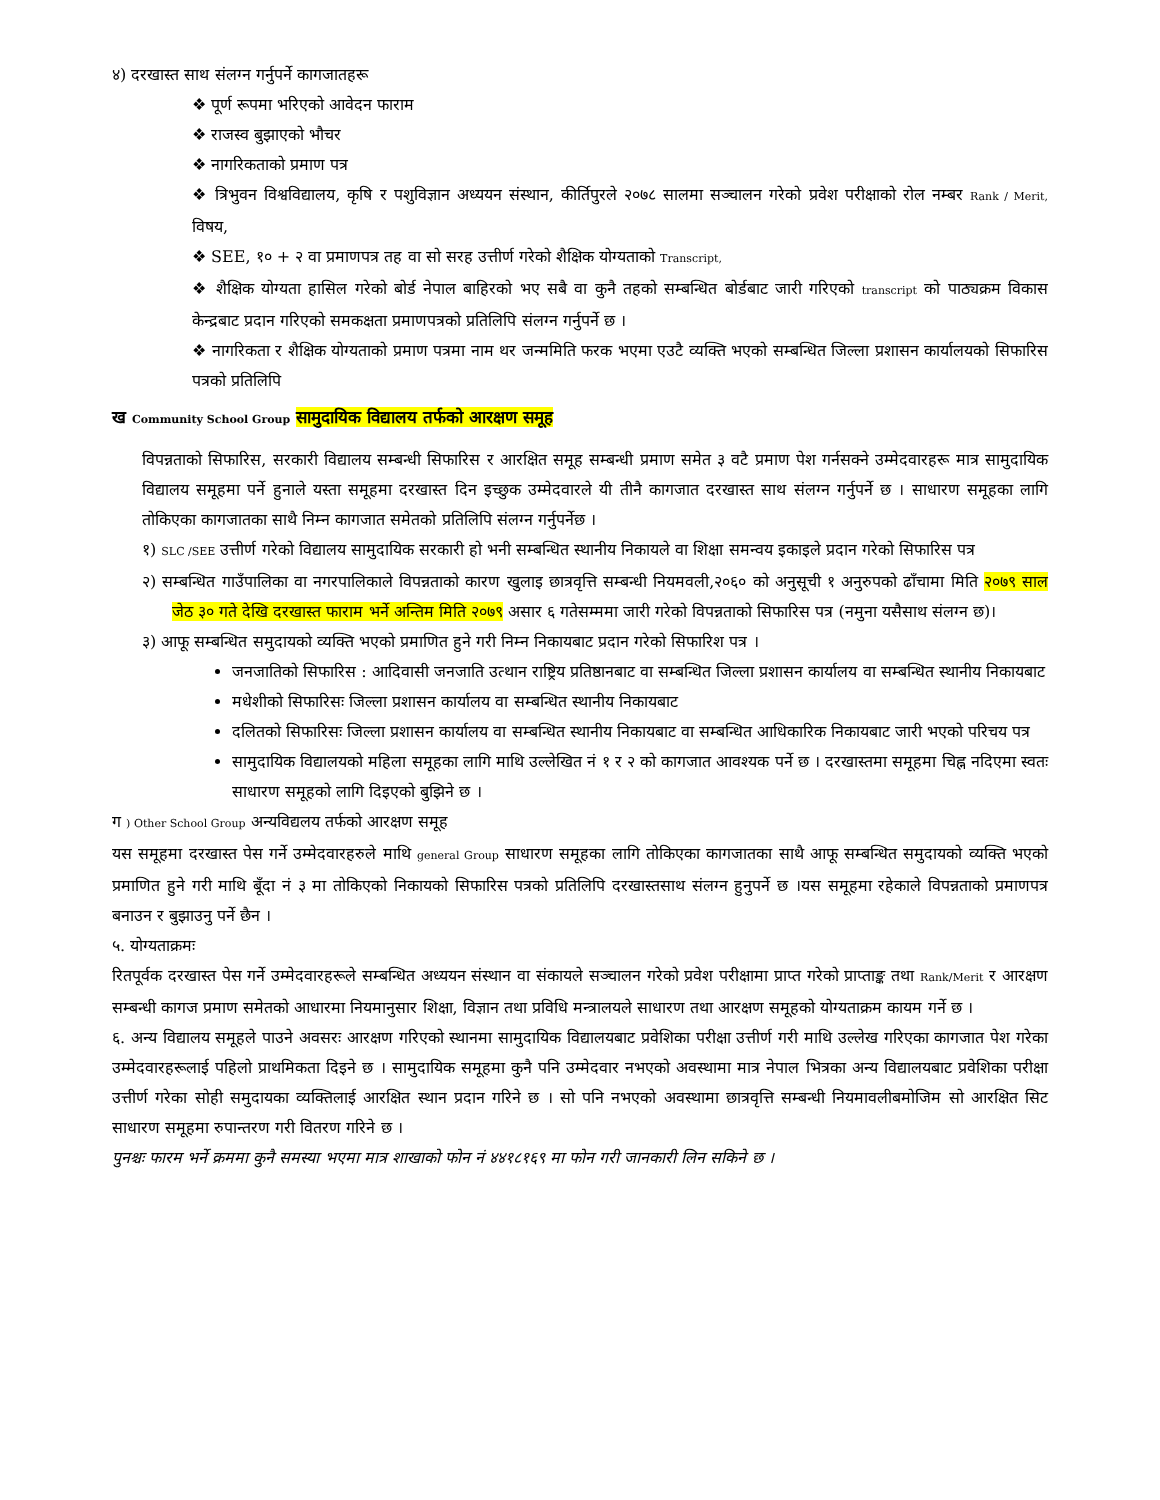४) दरखास्त साथ संलग्न गर्नुपर्ने कागजातहरू
❖ पूर्ण रूपमा भरिएको आवेदन फाराम
❖ राजस्व बुझाएको भौचर
❖ नागरिकताको प्रमाण पत्र
❖ त्रिभुवन विश्वविद्यालय, कृषि र पशुविज्ञान अध्ययन संस्थान, कीर्तिपुरले २०७८ सालमा सञ्चालन गरेको प्रवेश परीक्षाको रोल नम्बर Rank / Merit, विषय,
❖ SEE, १० + २ वा प्रमाणपत्र तह वा सो सरह उत्तीर्ण गरेको शैक्षिक योग्यताको Transcript,
❖ शैक्षिक योग्यता हासिल गरेको बोर्ड नेपाल बाहिरको भए सबै वा कुनै तहको सम्बन्धित बोर्डबाट जारी गरिएको transcript को पाठ्यक्रम विकास केन्द्रबाट प्रदान गरिएको समकक्षता प्रमाणपत्रको प्रतिलिपि संलग्न गर्नुपर्ने छ ।
❖ नागरिकता र शैक्षिक योग्यताको प्रमाण पत्रमा नाम थर जन्ममिति फरक भएमा एउटै व्यक्ति भएको सम्बन्धित जिल्ला प्रशासन कार्यालयको सिफारिस पत्रको प्रतिलिपि
ख Community School Group सामुदायिक विद्यालय तर्फको आरक्षण समूह
विपन्नताको सिफारिस, सरकारी विद्यालय सम्बन्धी सिफारिस र आरक्षित समूह सम्बन्धी प्रमाण समेत ३ वटै प्रमाण पेश गर्नसक्ने उम्मेदवारहरू मात्र सामुदायिक विद्यालय समूहमा पर्ने हुनाले यस्ता समूहमा दरखास्त दिन इच्छुक उम्मेदवारले यी तीनै कागजात दरखास्त साथ संलग्न गर्नुपर्ने छ । साधारण समूहका लागि तोकिएका कागजातका साथै निम्न कागजात समेतको प्रतिलिपि संलग्न गर्नुपर्नेछ ।
१) SLC /SEE उत्तीर्ण गरेको विद्यालय सामुदायिक सरकारी हो भनी सम्बन्धित स्थानीय निकायले वा शिक्षा समन्वय इकाइले प्रदान गरेको सिफारिस पत्र
२) सम्बन्धित गाउँपालिका वा नगरपालिकाले विपन्नताको कारण खुलाइ छात्रवृत्ति सम्बन्धी नियमवली,२०६० को अनुसूची १ अनुरुपको ढाँचामा मिति २०७९ साल जेठ ३० गते देखि दरखास्त फाराम भर्ने अन्तिम मिति २०७९ असार ६ गतेसम्ममा जारी गरेको विपन्नताको सिफारिस पत्र (नमुना यसैसाथ संलग्न छ)।
३) आफू सम्बन्धित समुदायको व्यक्ति भएको प्रमाणित हुने गरी निम्न निकायबाट प्रदान गरेको सिफारिश पत्र ।
जनजातिको सिफारिस : आदिवासी जनजाति उत्थान राष्ट्रिय प्रतिष्ठानबाट वा सम्बन्धित जिल्ला प्रशासन कार्यालय वा सम्बन्धित स्थानीय निकायबाट
मधेशीको सिफारिसः जिल्ला प्रशासन कार्यालय वा सम्बन्धित स्थानीय निकायबाट
दलितको सिफारिसः जिल्ला प्रशासन कार्यालय वा सम्बन्धित स्थानीय निकायबाट वा सम्बन्धित आधिकारिक निकायबाट जारी भएको परिचय पत्र
सामुदायिक विद्यालयको महिला समूहका लागि माथि उल्लेखित नं १ र २ को कागजात आवश्यक पर्ने छ । दरखास्तमा समूहमा चिह्न नदिएमा स्वतः साधारण समूहको लागि दिइएको बुझिने छ ।
ग ) Other School Group अन्यविद्यलय तर्फको आरक्षण समूह
यस समूहमा दरखास्त पेस गर्ने उम्मेदवारहरुले माथि general Group साधारण समूहका लागि तोकिएका कागजातका साथै आफू सम्बन्धित समुदायको व्यक्ति भएको प्रमाणित हुने गरी माथि बूँदा नं ३ मा तोकिएको निकायको सिफारिस पत्रको प्रतिलिपि दरखास्तसाथ संलग्न हुनुपर्ने छ ।यस समूहमा रहेकाले विपन्नताको प्रमाणपत्र बनाउन र बुझाउनु पर्ने छैन ।
५. योग्यताक्रमः
रितपूर्वक दरखास्त पेस गर्ने उम्मेदवारहरूले सम्बन्धित अध्ययन संस्थान वा संकायले सञ्चालन गरेको प्रवेश परीक्षामा प्राप्त गरेको प्राप्ताङ्क तथा Rank/Merit र आरक्षण सम्बन्धी कागज प्रमाण समेतको आधारमा नियमानुसार शिक्षा, विज्ञान तथा प्रविधि मन्त्रालयले साधारण तथा आरक्षण समूहको योग्यताक्रम कायम गर्ने छ ।
६. अन्य विद्यालय समूहले पाउने अवसरः आरक्षण गरिएको स्थानमा सामुदायिक विद्यालयबाट प्रवेशिका परीक्षा उत्तीर्ण गरी माथि उल्लेख गरिएका कागजात पेश गरेका उम्मेदवारहरूलाई पहिलो प्राथमिकता दिइने छ । सामुदायिक समूहमा कुनै पनि उम्मेदवार नभएको अवस्थामा मात्र नेपाल भित्रका अन्य विद्यालयबाट प्रवेशिका परीक्षा उत्तीर्ण गरेका सोही समुदायका व्यक्तिलाई आरक्षित स्थान प्रदान गरिने छ । सो पनि नभएको अवस्थामा छात्रवृत्ति सम्बन्धी नियमावलीबमोजिम सो आरक्षित सिट साधारण समूहमा रुपान्तरण गरी वितरण गरिने छ ।
पुनश्चः फारम भर्ने क्रममा कुनै समस्या भएमा मात्र शाखाको फोन नं ४४१८१६९ मा फोन गरी जानकारी लिन सकिने छ ।